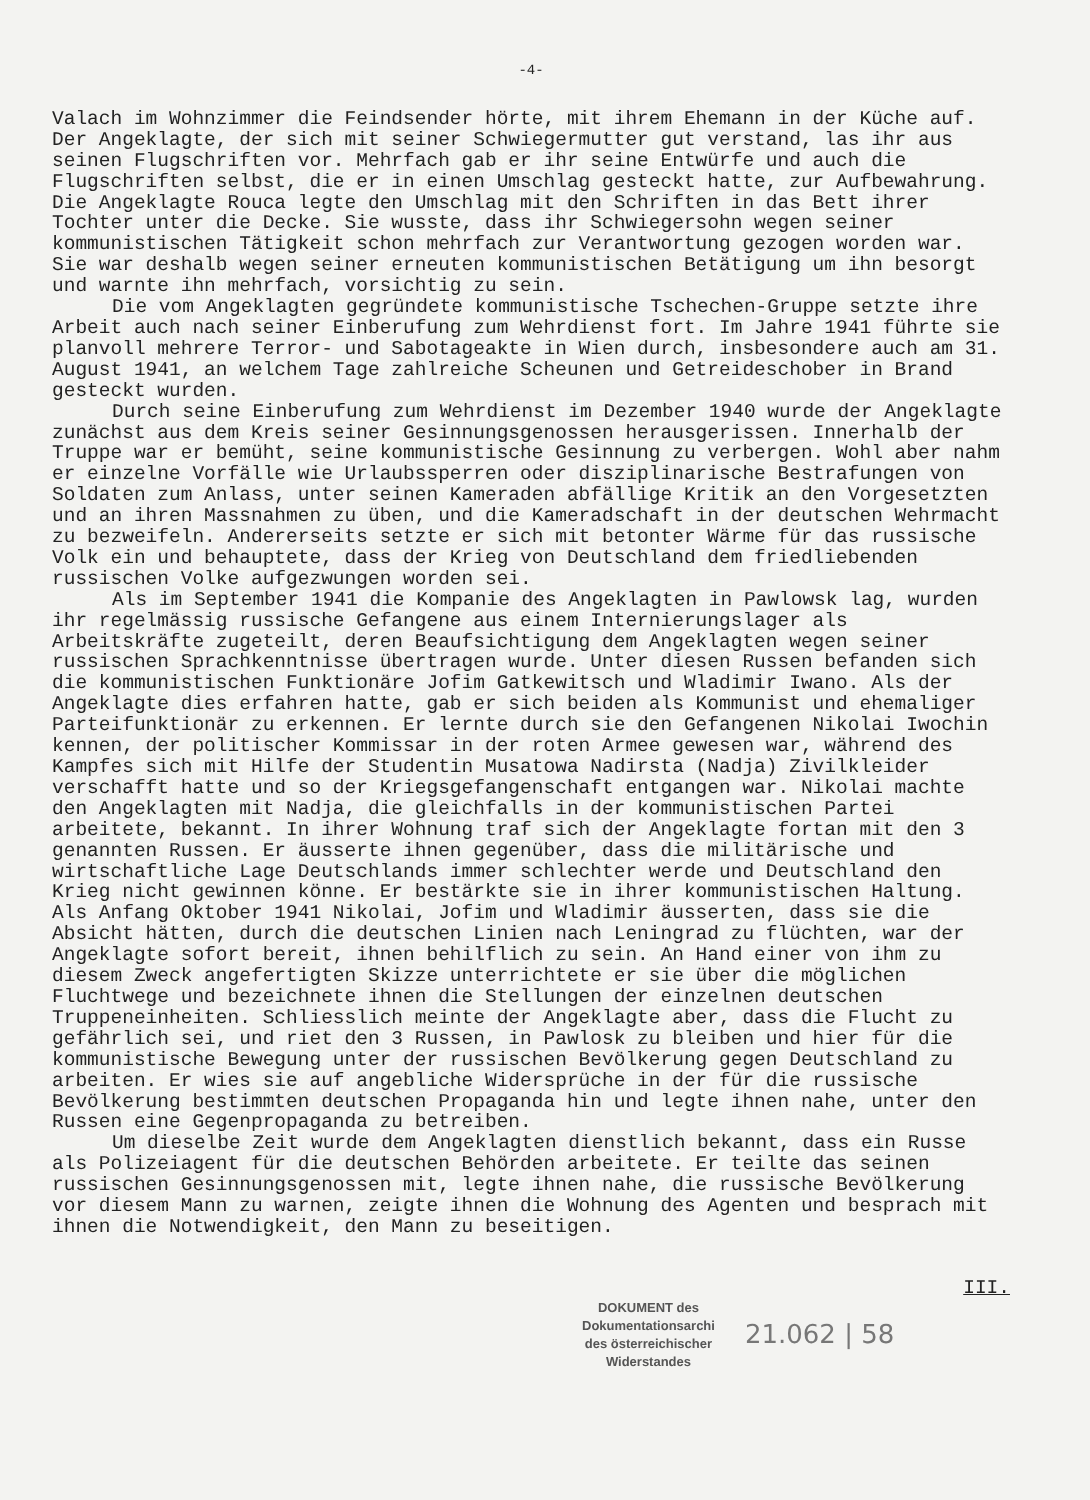-4-
Valach im Wohnzimmer die Feindsender hörte, mit ihrem Ehemann in der Küche auf. Der Angeklagte, der sich mit seiner Schwiegermutter gut verstand, las ihr aus seinen Flugschriften vor. Mehrfach gab er ihr seine Entwürfe und auch die Flugschriften selbst, die er in einen Umschlag gesteckt hatte, zur Aufbewahrung. Die Angeklagte Rouca legte den Umschlag mit den Schriften in das Bett ihrer Tochter unter die Decke. Sie wusste, dass ihr Schwiegersohn wegen seiner kommunistischen Tätigkeit schon mehrfach zur Verantwortung gezogen worden war. Sie war deshalb wegen seiner erneuten kommunistischen Betätigung um ihn besorgt und warnte ihn mehrfach, vorsichtig zu sein.
Die vom Angeklagten gegründete kommunistische Tschechen-Gruppe setzte ihre Arbeit auch nach seiner Einberufung zum Wehrdienst fort. Im Jahre 1941 führte sie planvoll mehrere Terror- und Sabotageakte in Wien durch, insbesondere auch am 31. August 1941, an welchem Tage zahlreiche Scheunen und Getreideschober in Brand gesteckt wurden.
Durch seine Einberufung zum Wehrdienst im Dezember 1940 wurde der Angeklagte zunächst aus dem Kreis seiner Gesinnungsgenossen herausgerissen. Innerhalb der Truppe war er bemüht, seine kommunistische Gesinnung zu verbergen. Wohl aber nahm er einzelne Vorfälle wie Urlaubssperren oder disziplinarische Bestrafungen von Soldaten zum Anlass, unter seinen Kameraden abfällige Kritik an den Vorgesetzten und an ihren Massnahmen zu üben, und die Kameradschaft in der deutschen Wehrmacht zu bezweifeln. Andererseits setzte er sich mit betonter Wärme für das russische Volk ein und behauptete, dass der Krieg von Deutschland dem friedliebenden russischen Volke aufgezwungen worden sei.
Als im September 1941 die Kompanie des Angeklagten in Pawlowsk lag, wurden ihr regelmässig russische Gefangene aus einem Internierungslager als Arbeitskräfte zugeteilt, deren Beaufsichtigung dem Angeklagten wegen seiner russischen Sprachkenntnisse übertragen wurde. Unter diesen Russen befanden sich die kommunistischen Funktionäre Jofim Gatkewitsch und Wladimir Iwano. Als der Angeklagte dies erfahren hatte, gab er sich beiden als Kommunist und ehemaliger Parteifunktionär zu erkennen. Er lernte durch sie den Gefangenen Nikolai Iwochin kennen, der politischer Kommissar in der roten Armee gewesen war, während des Kampfes sich mit Hilfe der Studentin Musatowa Nadirsta (Nadja) Zivilkleider verschafft hatte und so der Kriegsgefangenschaft entgangen war. Nikolai machte den Angeklagten mit Nadja, die gleichfalls in der kommunistischen Partei arbeitete, bekannt. In ihrer Wohnung traf sich der Angeklagte fortan mit den 3 genannten Russen. Er äusserte ihnen gegenüber, dass die militärische und wirtschaftliche Lage Deutschlands immer schlechter werde und Deutschland den Krieg nicht gewinnen könne. Er bestärkte sie in ihrer kommunistischen Haltung. Als Anfang Oktober 1941 Nikolai, Jofim und Wladimir äusserten, dass sie die Absicht hätten, durch die deutschen Linien nach Leningrad zu flüchten, war der Angeklagte sofort bereit, ihnen behilflich zu sein. An Hand einer von ihm zu diesem Zweck angefertigten Skizze unterrichtete er sie über die möglichen Fluchtwege und bezeichnete ihnen die Stellungen der einzelnen deutschen Truppeneinheiten. Schliesslich meinte der Angeklagte aber, dass die Flucht zu gefährlich sei, und riet den 3 Russen, in Pawlosk zu bleiben und hier für die kommunistische Bewegung unter der russischen Bevölkerung gegen Deutschland zu arbeiten. Er wies sie auf angebliche Widersprüche in der für die russische Bevölkerung bestimmten deutschen Propaganda hin und legte ihnen nahe, unter den Russen eine Gegenpropaganda zu betreiben.
Um dieselbe Zeit wurde dem Angeklagten dienstlich bekannt, dass ein Russe als Polizeiagent für die deutschen Behörden arbeitete. Er teilte das seinen russischen Gesinnungsgenossen mit, legte ihnen nahe, die russische Bevölkerung vor diesem Mann zu warnen, zeigte ihnen die Wohnung des Agenten und besprach mit ihnen die Notwendigkeit, den Mann zu beseitigen.
III.
DOKUMENT des
Dokumentationsarchi
des österreichischer
Widerstandes
21.062 | 58